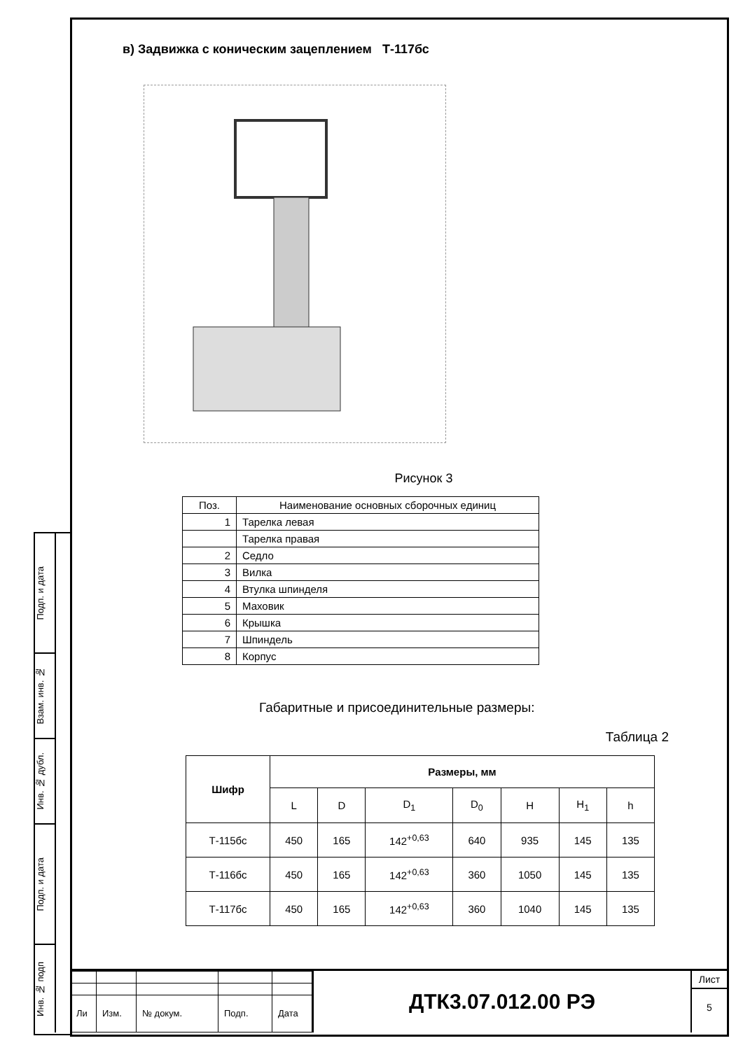Подп. и дата
Взам. инв. №
Инв. № дубл.
Подп. и дата
Инв. № подп
в) Задвижка с коническим зацеплением Т-117бс
Рисунок 3
| Поз. | Наименование основных сборочных единиц |
| --- | --- |
| 1 | Тарелка левая |
| | Тарелка правая |
| 2 | Седло |
| 3 | Вилка |
| 4 | Втулка шпинделя |
| 5 | Маховик |
| 6 | Крышка |
| 7 | Шпиндель |
| 8 | Корпус |
Габаритные и присоединительные размеры:
Таблица 2
| Шифр | Размеры, мм | | | | | | |
| --- | --- | --- | --- | --- | --- | --- | --- |
| | L | D | D<sub>1</sub> | D<sub>0</sub> | H | H<sub>1</sub> | h |
| Т-115бс | 450 | 165 | 142<sup>+0,63</sup> | 640 | 935 | 145 | 135 |
| Т-116бс | 450 | 165 | 142<sup>+0,63</sup> | 360 | 1050 | 145 | 135 |
| Т-117бс | 450 | 165 | 142<sup>+0,63</sup> | 360 | 1040 | 145 | 135 |
| Ли | Изм. | № докум. | Подп. | Дата |
ДТК3.07.012.00 РЭ
Лист
5